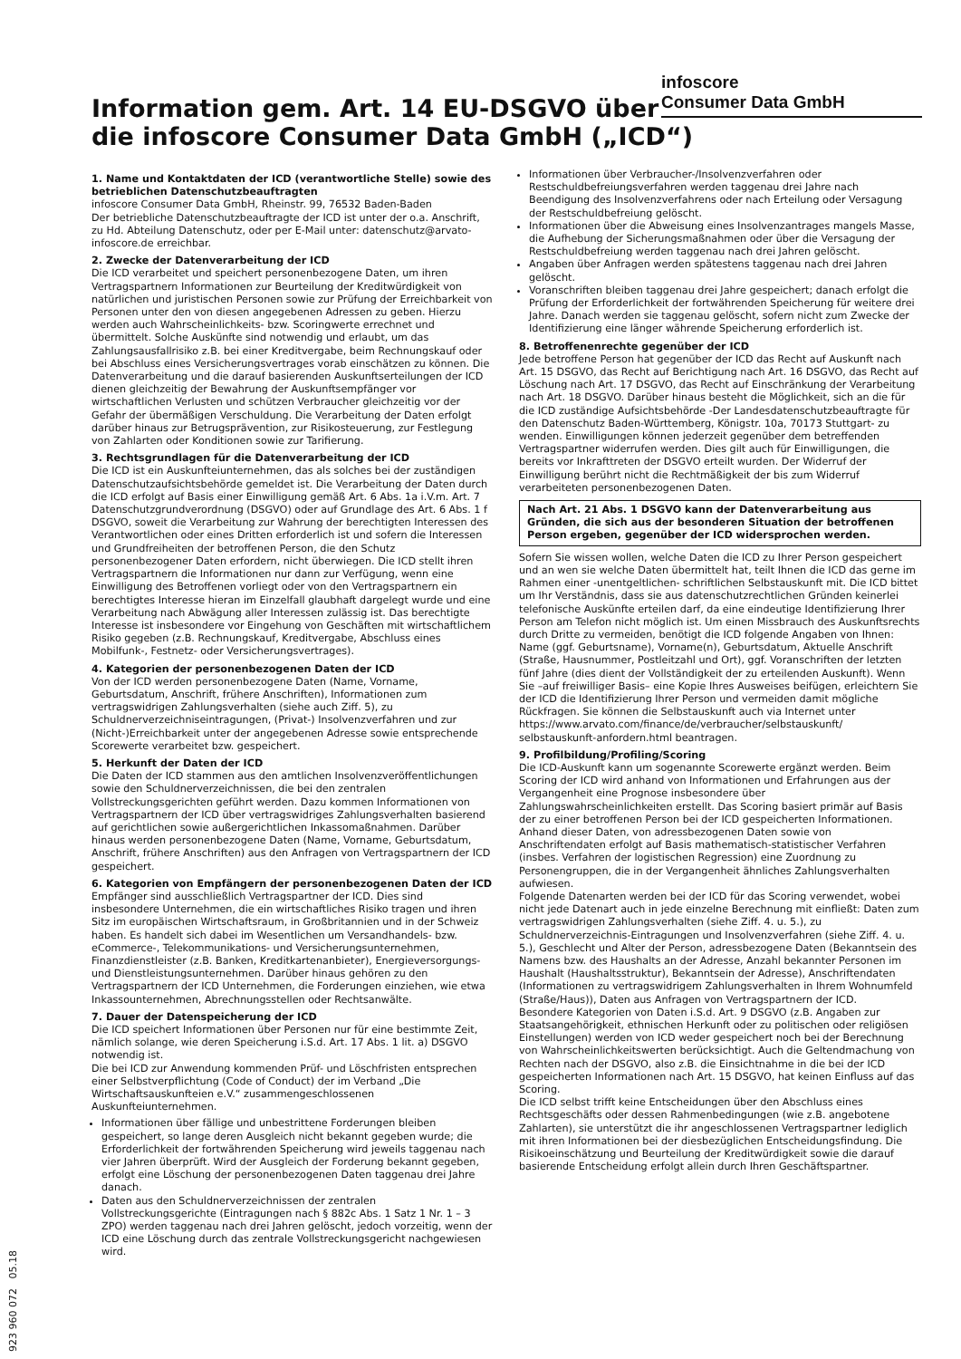infoscore
Consumer Data GmbH
Information gem. Art. 14 EU-DSGVO über
die infoscore Consumer Data GmbH („ICD“)
1. Name und Kontaktdaten der ICD (verantwortliche Stelle) sowie des betrieblichen Datenschutzbeauftragten
infoscore Consumer Data GmbH, Rheinstr. 99, 76532 Baden-Baden
Der betriebliche Datenschutzbeauftragte der ICD ist unter der o.a. Anschrift, zu Hd. Abteilung Datenschutz, oder per E-Mail unter: datenschutz@arvato-infoscore.de erreichbar.
2. Zwecke der Datenverarbeitung der ICD
Die ICD verarbeitet und speichert personenbezogene Daten, um ihren Vertragspartnern Informationen zur Beurteilung der Kreditwürdigkeit von natürlichen und juristischen Personen sowie zur Prüfung der Erreichbarkeit von Personen unter den von diesen angegebenen Adressen zu geben. Hierzu werden auch Wahrscheinlichkeits- bzw. Scoringwerte errechnet und übermittelt. Solche Auskünfte sind notwendig und erlaubt, um das Zahlungsausfallrisiko z.B. bei einer Kreditvergabe, beim Rechnungskauf oder bei Abschluss eines Versicherungsvertrages vorab einschätzen zu können. Die Datenverarbeitung und die darauf basierenden Auskunftserteilungen der ICD dienen gleichzeitig der Bewahrung der Auskunftsempfänger vor wirtschaftlichen Verlusten und schützen Verbraucher gleichzeitig vor der Gefahr der übermäßigen Verschuldung. Die Verarbeitung der Daten erfolgt darüber hinaus zur Betrugsprävention, zur Risikosteuerung, zur Festlegung von Zahlarten oder Konditionen sowie zur Tarifierung.
3. Rechtsgrundlagen für die Datenverarbeitung der ICD
Die ICD ist ein Auskunfteiunternehmen, das als solches bei der zuständigen Datenschutzaufsichtsbehörde gemeldet ist. Die Verarbeitung der Daten durch die ICD erfolgt auf Basis einer Einwilligung gemäß Art. 6 Abs. 1a i.V.m. Art. 7 Datenschutzgrundverordnung (DSGVO) oder auf Grundlage des Art. 6 Abs. 1 f DSGVO, soweit die Verarbeitung zur Wahrung der berechtigten Interessen des Verantwortlichen oder eines Dritten erforderlich ist und sofern die Interessen und Grundfreiheiten der betroffenen Person, die den Schutz personenbezogener Daten erfordern, nicht überwiegen. Die ICD stellt ihren Vertragspartnern die Informationen nur dann zur Verfügung, wenn eine Einwilligung des Betroffenen vorliegt oder von den Vertragspartnern ein berechtigtes Interesse hieran im Einzelfall glaubhaft dargelegt wurde und eine Verarbeitung nach Abwägung aller Interessen zulässig ist. Das berechtigte Interesse ist insbesondere vor Eingehung von Geschäften mit wirtschaftlichem Risiko gegeben (z.B. Rechnungskauf, Kreditvergabe, Abschluss eines Mobilfunk-, Festnetz- oder Versicherungsvertrages).
4. Kategorien der personenbezogenen Daten der ICD
Von der ICD werden personenbezogene Daten (Name, Vorname, Geburtsdatum, Anschrift, frühere Anschriften), Informationen zum vertragswidrigen Zahlungsverhalten (siehe auch Ziff. 5), zu Schuldnerverzeichniseintragungen, (Privat-) Insolvenzverfahren und zur (Nicht-)Erreichbarkeit unter der angegebenen Adresse sowie entsprechende Scorewerte verarbeitet bzw. gespeichert.
5. Herkunft der Daten der ICD
Die Daten der ICD stammen aus den amtlichen Insolvenzveröffentlichungen sowie den Schuldnerverzeichnissen, die bei den zentralen Vollstreckungsgerichten geführt werden. Dazu kommen Informationen von Vertragspartnern der ICD über vertragswidriges Zahlungsverhalten basierend auf gerichtlichen sowie außergerichtlichen Inkassomaßnahmen. Darüber hinaus werden personenbezogene Daten (Name, Vorname, Geburtsdatum, Anschrift, frühere Anschriften) aus den Anfragen von Vertragspartnern der ICD gespeichert.
6. Kategorien von Empfängern der personenbezogenen Daten der ICD
Empfänger sind ausschließlich Vertragspartner der ICD. Dies sind insbesondere Unternehmen, die ein wirtschaftliches Risiko tragen und ihren Sitz im europäischen Wirtschaftsraum, in Großbritannien und in der Schweiz haben. Es handelt sich dabei im Wesentlichen um Versandhandels- bzw. eCommerce-, Telekommunikations- und Versicherungsunternehmen, Finanzdienstleister (z.B. Banken, Kreditkartenanbieter), Energieversorgungs- und Dienstleistungsunternehmen. Darüber hinaus gehören zu den Vertragspartnern der ICD Unternehmen, die Forderungen einziehen, wie etwa Inkassounternehmen, Abrechnungsstellen oder Rechtsanwälte.
7. Dauer der Datenspeicherung der ICD
Die ICD speichert Informationen über Personen nur für eine bestimmte Zeit, nämlich solange, wie deren Speicherung i.S.d. Art. 17 Abs. 1 lit. a) DSGVO notwendig ist.
Die bei ICD zur Anwendung kommenden Prüf- und Löschfristen entsprechen einer Selbstverpflichtung (Code of Conduct) der im Verband „Die Wirtschaftsauskunfteien e.V.“ zusammengeschlossenen Auskunfteiunternehmen.
Informationen über fällige und unbestrittene Forderungen bleiben gespeichert, so lange deren Ausgleich nicht bekannt gegeben wurde; die Erforderlichkeit der fortwährenden Speicherung wird jeweils taggenau nach vier Jahren überprüft. Wird der Ausgleich der Forderung bekannt gegeben, erfolgt eine Löschung der personenbezogenen Daten taggenau drei Jahre danach.
Daten aus den Schuldnerverzeichnissen der zentralen Vollstreckungsgerichte (Eintragungen nach § 882c Abs. 1 Satz 1 Nr. 1 – 3 ZPO) werden taggenau nach drei Jahren gelöscht, jedoch vorzeitig, wenn der ICD eine Löschung durch das zentrale Vollstreckungsgericht nachgewiesen wird.
Informationen über Verbraucher-/Insolvenzverfahren oder Restschuldbefreiungsverfahren werden taggenau drei Jahre nach Beendigung des Insolvenzverfahrens oder nach Erteilung oder Versagung der Restschuldbefreiung gelöscht.
Informationen über die Abweisung eines Insolvenzantrages mangels Masse, die Aufhebung der Sicherungsmaßnahmen oder über die Versagung der Restschuldbefreiung werden taggenau nach drei Jahren gelöscht.
Angaben über Anfragen werden spätestens taggenau nach drei Jahren gelöscht.
Voranschriften bleiben taggenau drei Jahre gespeichert; danach erfolgt die Prüfung der Erforderlichkeit der fortwährenden Speicherung für weitere drei Jahre. Danach werden sie taggenau gelöscht, sofern nicht zum Zwecke der Identifizierung eine länger währende Speicherung erforderlich ist.
8. Betroffenenrechte gegenüber der ICD
Jede betroffene Person hat gegenüber der ICD das Recht auf Auskunft nach Art. 15 DSGVO, das Recht auf Berichtigung nach Art. 16 DSGVO, das Recht auf Löschung nach Art. 17 DSGVO, das Recht auf Einschränkung der Verarbeitung nach Art. 18 DSGVO. Darüber hinaus besteht die Möglichkeit, sich an die für die ICD zuständige Aufsichtsbehörde -Der Landesdatenschutzbeauftragte für den Datenschutz Baden-Württemberg, Königstr. 10a, 70173 Stuttgart- zu wenden. Einwilligungen können jederzeit gegenüber dem betreffenden Vertragspartner widerrufen werden. Dies gilt auch für Einwilligungen, die bereits vor Inkrafttreten der DSGVO erteilt wurden. Der Widerruf der Einwilligung berührt nicht die Rechtmäßigkeit der bis zum Widerruf verarbeiteten personenbezogenen Daten.
Nach Art. 21 Abs. 1 DSGVO kann der Datenverarbeitung aus Gründen, die sich aus der besonderen Situation der betroffenen Person ergeben, gegenüber der ICD widersprochen werden.
Sofern Sie wissen wollen, welche Daten die ICD zu Ihrer Person gespeichert und an wen sie welche Daten übermittelt hat, teilt Ihnen die ICD das gerne im Rahmen einer -unentgeltlichen- schriftlichen Selbstauskunft mit. Die ICD bittet um Ihr Verständnis, dass sie aus datenschutzrechtlichen Gründen keinerlei telefonische Auskünfte erteilen darf, da eine eindeutige Identifizierung Ihrer Person am Telefon nicht möglich ist. Um einen Missbrauch des Auskunftsrechts durch Dritte zu vermeiden, benötigt die ICD folgende Angaben von Ihnen: Name (ggf. Geburtsname), Vorname(n), Geburtsdatum, Aktuelle Anschrift (Straße, Hausnummer, Postleitzahl und Ort), ggf. Voranschriften der letzten fünf Jahre (dies dient der Vollständigkeit der zu erteilenden Auskunft). Wenn Sie –auf freiwilliger Basis– eine Kopie Ihres Ausweises beifügen, erleichtern Sie der ICD die Identifizierung Ihrer Person und vermeiden damit mögliche Rückfragen. Sie können die Selbstauskunft auch via Internet unter https://www.arvato.com/finance/de/verbraucher/selbstauskunft/ selbstauskunft-anfordern.html beantragen.
9. Profilbildung/Profiling/Scoring
Die ICD-Auskunft kann um sogenannte Scorewerte ergänzt werden. Beim Scoring der ICD wird anhand von Informationen und Erfahrungen aus der Vergangenheit eine Prognose insbesondere über Zahlungswahrscheinlichkeiten erstellt. Das Scoring basiert primär auf Basis der zu einer betroffenen Person bei der ICD gespeicherten Informationen. Anhand dieser Daten, von adressbezogenen Daten sowie von Anschriftendaten erfolgt auf Basis mathematisch-statistischer Verfahren (insbes. Verfahren der logistischen Regression) eine Zuordnung zu Personengruppen, die in der Vergangenheit ähnliches Zahlungsverhalten aufwiesen.
Folgende Datenarten werden bei der ICD für das Scoring verwendet, wobei nicht jede Datenart auch in jede einzelne Berechnung mit einfließt: Daten zum vertragswidrigen Zahlungsverhalten (siehe Ziff. 4. u. 5.), zu Schuldnerverzeichnis-Eintragungen und Insolvenzverfahren (siehe Ziff. 4. u. 5.), Geschlecht und Alter der Person, adressbezogene Daten (Bekanntsein des Namens bzw. des Haushalts an der Adresse, Anzahl bekannter Personen im Haushalt (Haushaltsstruktur), Bekanntsein der Adresse), Anschriftendaten (Informationen zu vertragswidrigem Zahlungsverhalten in Ihrem Wohnumfeld (Straße/Haus)), Daten aus Anfragen von Vertragspartnern der ICD.
Besondere Kategorien von Daten i.S.d. Art. 9 DSGVO (z.B. Angaben zur Staatsangehörigkeit, ethnischen Herkunft oder zu politischen oder religiösen Einstellungen) werden von ICD weder gespeichert noch bei der Berechnung von Wahrscheinlichkeitswerten berücksichtigt. Auch die Geltendmachung von Rechten nach der DSGVO, also z.B. die Einsichtnahme in die bei der ICD gespeicherten Informationen nach Art. 15 DSGVO, hat keinen Einfluss auf das Scoring.
Die ICD selbst trifft keine Entscheidungen über den Abschluss eines Rechtsgeschäfts oder dessen Rahmenbedingungen (wie z.B. angebotene Zahlarten), sie unterstützt die ihr angeschlossenen Vertragspartner lediglich mit ihren Informationen bei der diesbezüglichen Entscheidungsfindung. Die Risikoeinschätzung und Beurteilung der Kreditwürdigkeit sowie die darauf basierende Entscheidung erfolgt allein durch Ihren Geschäftspartner.
923 960 072 05.18